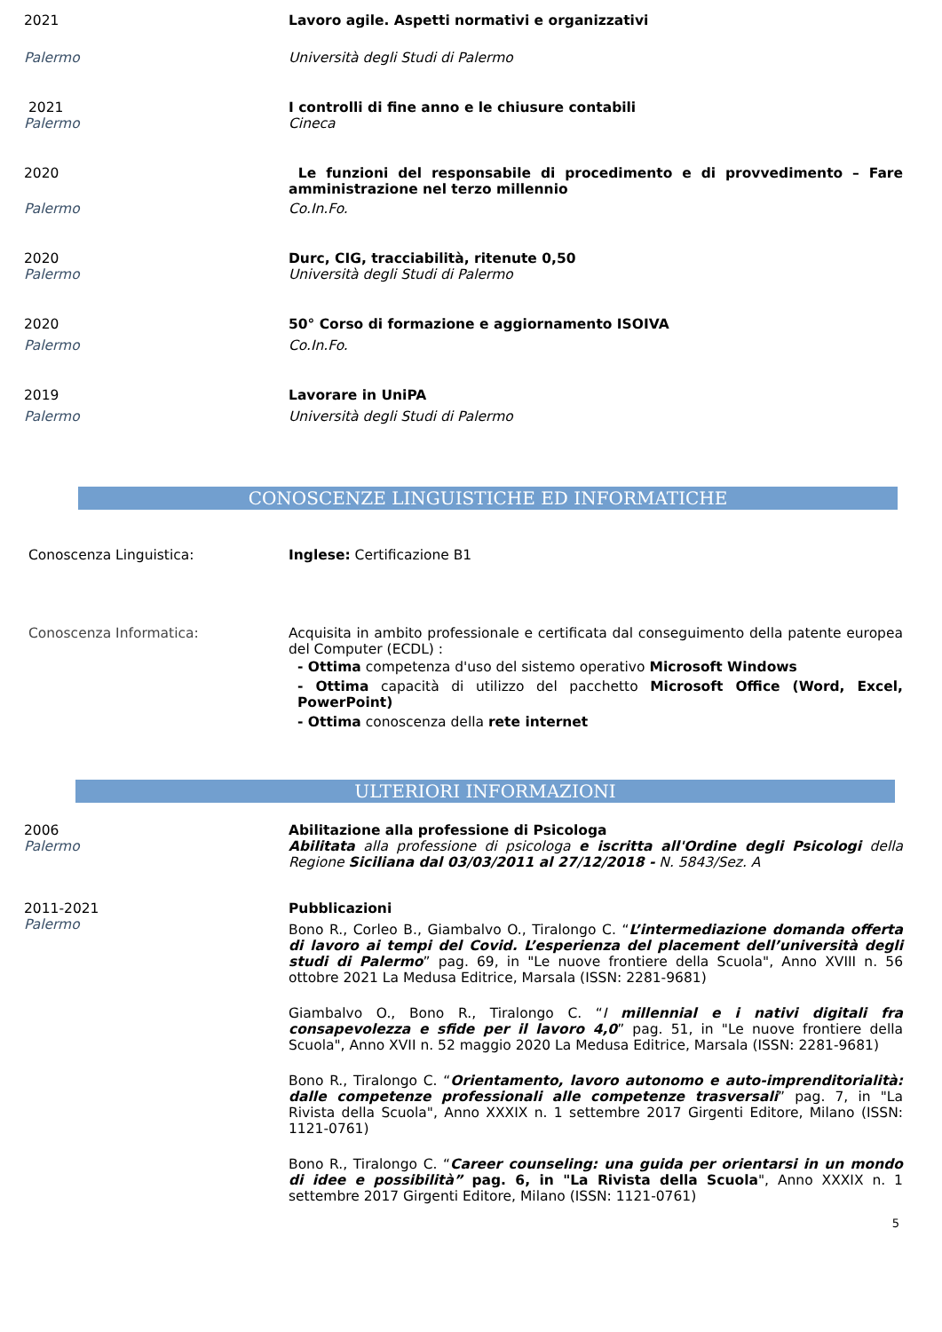2021 Lavoro agile. Aspetti normativi e organizzativi
Palermo Università degli Studi di Palermo
2021
Palermo
I controlli di fine anno e le chiusure contabili
Cineca
2020 Le funzioni del responsabile di procedimento e di provvedimento – Fare amministrazione nel terzo millennio
Palermo Co.In.Fo.
2020
Palermo
Durc, CIG, tracciabilità, ritenute 0,50
Università degli Studi di Palermo
2020 50° Corso di formazione e aggiornamento ISOIVA
Palermo Co.In.Fo.
2019 Lavorare in UniPA
Palermo Università degli Studi di Palermo
CONOSCENZE LINGUISTICHE ED INFORMATICHE
Conoscenza Linguistica: Inglese: Certificazione B1
Conoscenza Informatica: Acquisita in ambito professionale e certificata dal conseguimento della patente europea del Computer (ECDL) :
- Ottima competenza d'uso del sistemo operativo Microsoft Windows
- Ottima capacità di utilizzo del pacchetto Microsoft Office (Word, Excel, PowerPoint)
- Ottima conoscenza della rete internet
ULTERIORI INFORMAZIONI
2006
Palermo
Abilitazione alla professione di Psicologa
Abilitata alla professione di psicologa e iscritta all'Ordine degli Psicologi della Regione Siciliana dal 03/03/2011 al 27/12/2018 - N. 5843/Sez. A
2011-2021
Palermo
Pubblicazioni
Bono R., Corleo B., Giambalvo O., Tiralongo C. “L’intermediazione domanda offerta di lavoro ai tempi del Covid. L’esperienza del placement dell’università degli studi di Palermo” pag. 69, in "Le nuove frontiere della Scuola", Anno XVIII n. 56 ottobre 2021 La Medusa Editrice, Marsala (ISSN: 2281-9681)
Giambalvo O., Bono R., Tiralongo C. “I millennial e i nativi digitali fra consapevolezza e sfide per il lavoro 4,0” pag. 51, in "Le nuove frontiere della Scuola", Anno XVII n. 52 maggio 2020 La Medusa Editrice, Marsala (ISSN: 2281-9681)
Bono R., Tiralongo C. “Orientamento, lavoro autonomo e auto-imprenditorialità: dalle competenze professionali alle competenze trasversali” pag. 7, in "La Rivista della Scuola", Anno XXXIX n. 1 settembre 2017 Girgenti Editore, Milano (ISSN: 1121-0761)
Bono R., Tiralongo C. “Career counseling: una guida per orientarsi in un mondo di idee e possibilità” pag. 6, in "La Rivista della Scuola", Anno XXXIX n. 1 settembre 2017 Girgenti Editore, Milano (ISSN: 1121-0761)
5